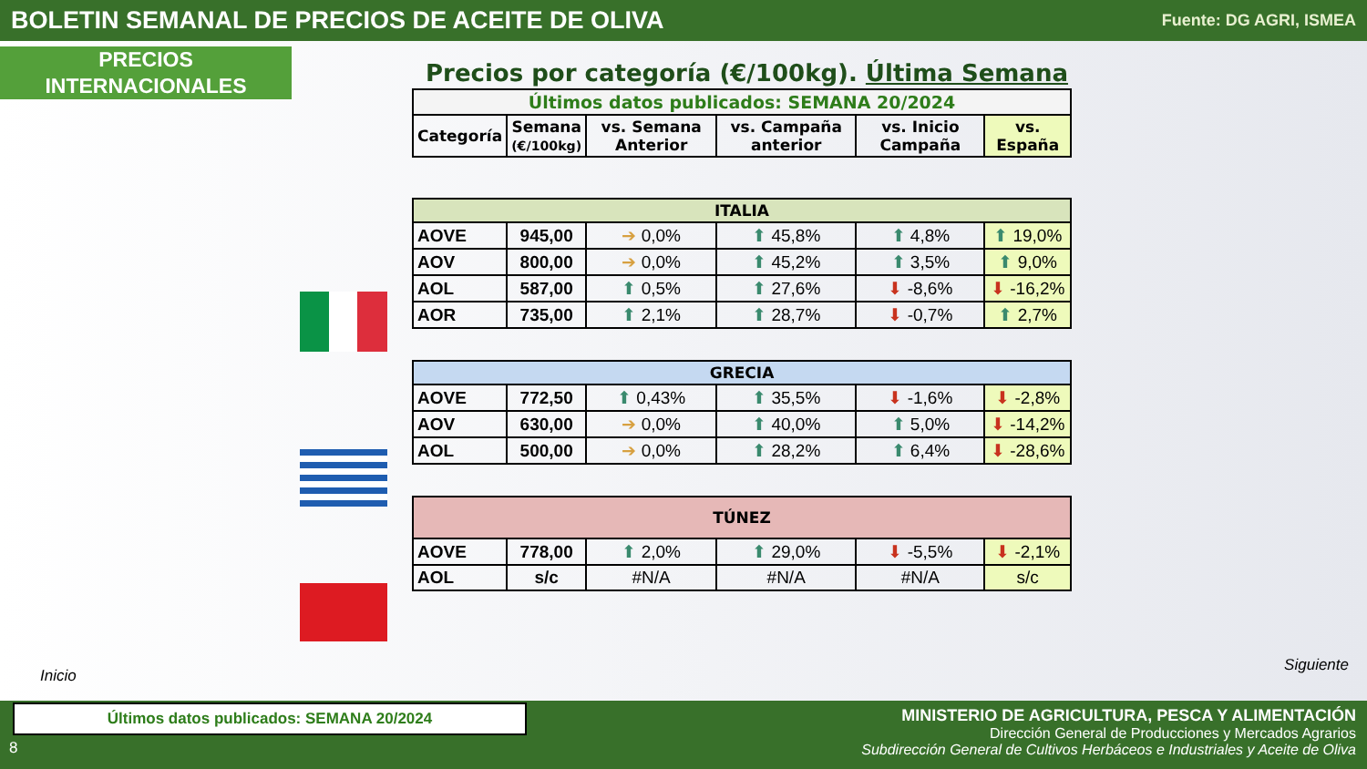BOLETIN SEMANAL DE PRECIOS DE ACEITE DE OLIVA
Fuente: DG AGRI, ISMEA
PRECIOS
INTERNACIONALES
Inicio
Siguiente
Precios por categoría (€/100kg). Última Semana
| Últimos datos publicados: SEMANA 20/2024 | | | | | |
| --- | --- | --- | --- | --- | --- |
| Categoría | Semana (€/100kg) | vs. Semana Anterior | vs. Campaña anterior | vs. Inicio Campaña | vs. España |
| ITALIA | | | | | |
| AOVE | 945,00 | ➔ 0,0% | ⬆ 45,8% | ⬆ 4,8% | ⬆ 19,0% |
| AOV | 800,00 | ➔ 0,0% | ⬆ 45,2% | ⬆ 3,5% | ⬆ 9,0% |
| AOL | 587,00 | ⬆ 0,5% | ⬆ 27,6% | ⬇ -8,6% | ⬇ -16,2% |
| AOR | 735,00 | ⬆ 2,1% | ⬆ 28,7% | ⬇ -0,7% | ⬆ 2,7% |
| GRECIA | | | | | |
| AOVE | 772,50 | ⬆ 0,43% | ⬆ 35,5% | ⬇ -1,6% | ⬇ -2,8% |
| AOV | 630,00 | ➔ 0,0% | ⬆ 40,0% | ⬆ 5,0% | ⬇ -14,2% |
| AOL | 500,00 | ➔ 0,0% | ⬆ 28,2% | ⬆ 6,4% | ⬇ -28,6% |
| TÚNEZ | | | | | |
| AOVE | 778,00 | ⬆ 2,0% | ⬆ 29,0% | ⬇ -5,5% | ⬇ -2,1% |
| AOL | s/c | #N/A | #N/A | #N/A | s/c |
Últimos datos publicados: SEMANA 20/2024
8
MINISTERIO DE AGRICULTURA, PESCA Y ALIMENTACIÓN
Dirección General de Producciones y Mercados Agrarios
Subdirección General de Cultivos Herbáceos e Industriales y Aceite de Oliva